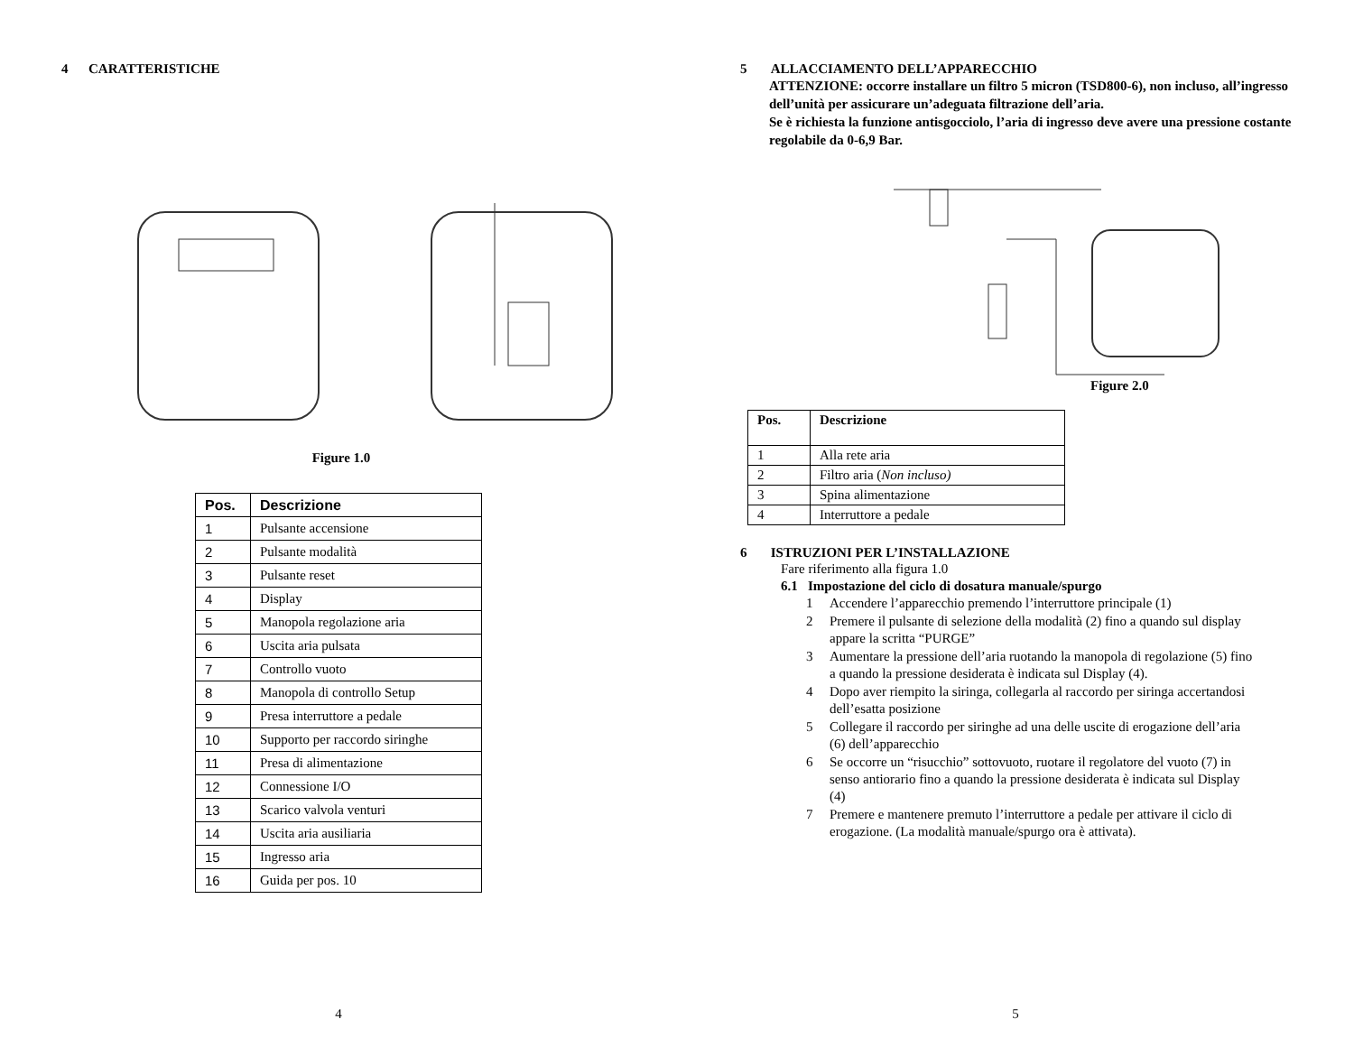4 CARATTERISTICHE
Figure 1.0
| Pos. | Descrizione |
| --- | --- |
| 1 | Pulsante accensione |
| 2 | Pulsante modalità |
| 3 | Pulsante reset |
| 4 | Display |
| 5 | Manopola regolazione aria |
| 6 | Uscita aria pulsata |
| 7 | Controllo vuoto |
| 8 | Manopola di controllo Setup |
| 9 | Presa interruttore a pedale |
| 10 | Supporto per raccordo siringhe |
| 11 | Presa di alimentazione |
| 12 | Connessione I/O |
| 13 | Scarico valvola venturi |
| 14 | Uscita aria ausiliaria |
| 15 | Ingresso aria |
| 16 | Guida per pos. 10 |
4
5 ALLACCIAMENTO DELL’APPARECCHIO
ATTENZIONE: occorre installare un filtro 5 micron (TSD800-6), non incluso, all’ingresso dell’unità per assicurare un’adeguata filtrazione dell’aria.
Se è richiesta la funzione antisgocciolo, l’aria di ingresso deve avere una pressione costante regolabile da 0-6,9 Bar.
Figure 2.0
| Pos. | Descrizione |
| --- | --- |
| 1 | Alla rete aria |
| 2 | Filtro aria ( Non incluso) |
| 3 | Spina alimentazione |
| 4 | Interruttore a pedale |
6 ISTRUZIONI PER L’INSTALLAZIONE
Fare riferimento alla figura 1.0
6.1 Impostazione del ciclo di dosatura manuale/spurgo
1 Accendere l’apparecchio premendo l’interruttore principale (1)
2 Premere il pulsante di selezione della modalità (2) fino a quando sul display appare la scritta “PURGE”
3 Aumentare la pressione dell’aria ruotando la manopola di regolazione (5) fino a quando la pressione desiderata è indicata sul Display (4).
4 Dopo aver riempito la siringa, collegarla al raccordo per siringa accertandosi dell’esatta posizione
5 Collegare il raccordo per siringhe ad una delle uscite di erogazione dell’aria (6) dell’apparecchio
6 Se occorre un “risucchio” sottovuoto, ruotare il regolatore del vuoto (7) in senso antiorario fino a quando la pressione desiderata è indicata sul Display (4)
7 Premere e mantenere premuto l’interruttore a pedale per attivare il ciclo di erogazione. (La modalità manuale/spurgo ora è attivata).
5